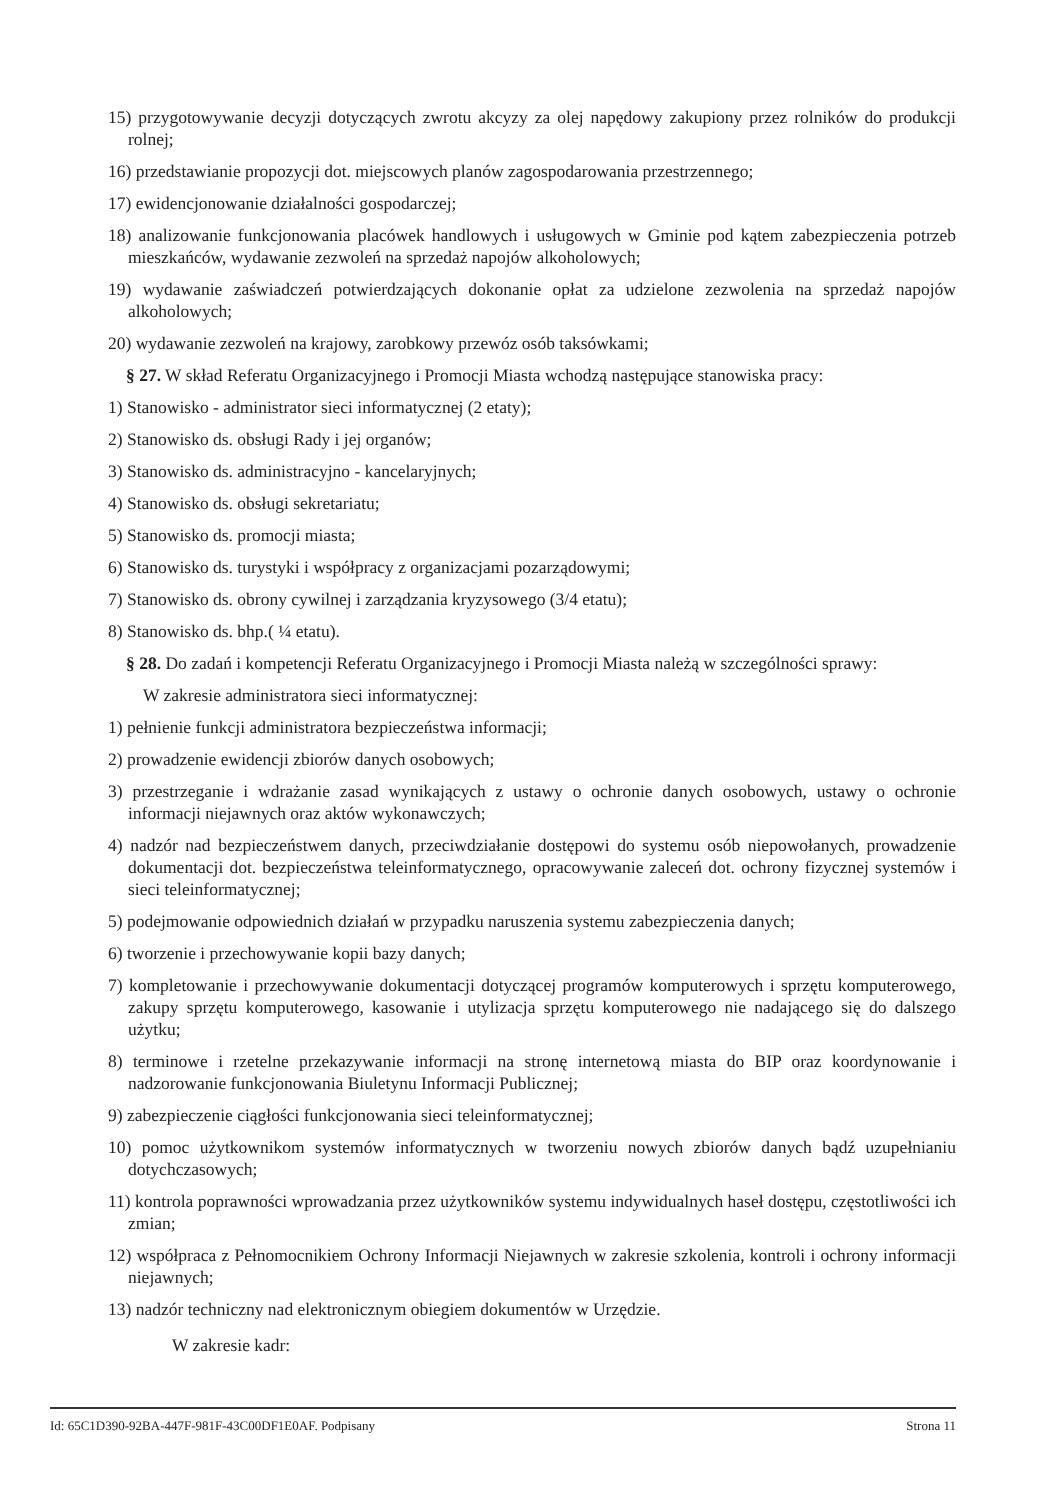15) przygotowywanie decyzji dotyczących zwrotu akcyzy za olej napędowy zakupiony przez rolników do produkcji rolnej;
16) przedstawianie propozycji dot. miejscowych planów zagospodarowania przestrzennego;
17) ewidencjonowanie działalności gospodarczej;
18) analizowanie funkcjonowania placówek handlowych i usługowych w Gminie pod kątem zabezpieczenia potrzeb mieszkańców, wydawanie zezwoleń na sprzedaż napojów alkoholowych;
19) wydawanie zaświadczeń potwierdzających dokonanie opłat za udzielone zezwolenia na sprzedaż napojów alkoholowych;
20) wydawanie zezwoleń na krajowy, zarobkowy przewóz osób taksówkami;
§ 27. W skład Referatu Organizacyjnego i Promocji Miasta wchodzą następujące stanowiska pracy:
1) Stanowisko - administrator sieci informatycznej (2 etaty);
2) Stanowisko ds. obsługi Rady i jej organów;
3) Stanowisko ds. administracyjno - kancelaryjnych;
4) Stanowisko ds. obsługi sekretariatu;
5) Stanowisko ds. promocji miasta;
6) Stanowisko ds. turystyki i współpracy z organizacjami pozarządowymi;
7) Stanowisko ds. obrony cywilnej i zarządzania kryzysowego (3/4 etatu);
8) Stanowisko ds. bhp.( ¼ etatu).
§ 28. Do zadań i kompetencji Referatu Organizacyjnego i Promocji Miasta należą w szczególności sprawy:
W zakresie administratora sieci informatycznej:
1) pełnienie funkcji administratora bezpieczeństwa informacji;
2) prowadzenie ewidencji zbiorów danych osobowych;
3) przestrzeganie i wdrażanie zasad wynikających z ustawy o ochronie danych osobowych, ustawy o ochronie informacji niejawnych oraz aktów wykonawczych;
4) nadzór nad bezpieczeństwem danych, przeciwdziałanie dostępowi do systemu osób niepowołanych, prowadzenie dokumentacji dot. bezpieczeństwa teleinformatycznego, opracowywanie zaleceń dot. ochrony fizycznej systemów i sieci teleinformatycznej;
5) podejmowanie odpowiednich działań w przypadku naruszenia systemu zabezpieczenia danych;
6) tworzenie i przechowywanie kopii bazy danych;
7) kompletowanie i przechowywanie dokumentacji dotyczącej programów komputerowych i sprzętu komputerowego, zakupy sprzętu komputerowego, kasowanie i utylizacja sprzętu komputerowego nie nadającego się do dalszego użytku;
8) terminowe i rzetelne przekazywanie informacji na stronę internetową miasta do BIP oraz koordynowanie i nadzorowanie funkcjonowania Biuletynu Informacji Publicznej;
9) zabezpieczenie ciągłości funkcjonowania sieci teleinformatycznej;
10) pomoc użytkownikom systemów informatycznych w tworzeniu nowych zbiorów danych bądź uzupełnianiu dotychczasowych;
11) kontrola poprawności wprowadzania przez użytkowników systemu indywidualnych haseł dostępu, częstotliwości ich zmian;
12) współpraca z Pełnomocnikiem Ochrony Informacji Niejawnych w zakresie szkolenia, kontroli i ochrony informacji niejawnych;
13) nadzór techniczny nad elektronicznym obiegiem dokumentów w Urzędzie.
W zakresie kadr:
Id: 65C1D390-92BA-447F-981F-43C00DF1E0AF. Podpisany Strona 11